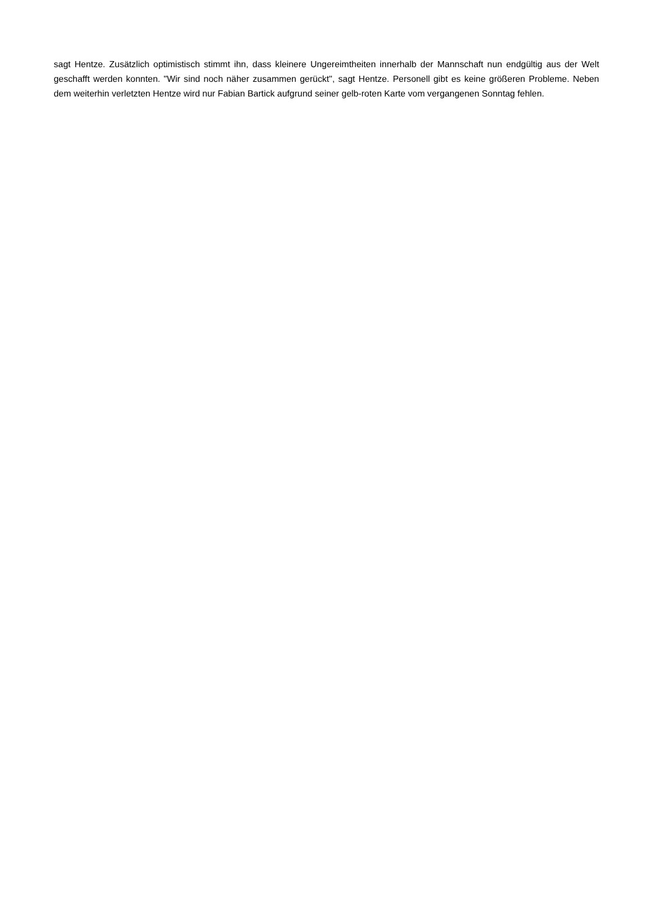sagt Hentze. Zusätzlich optimistisch stimmt ihn, dass kleinere Ungereimtheiten innerhalb der Mannschaft nun endgültig aus der Welt geschafft werden konnten. "Wir sind noch näher zusammen gerückt", sagt Hentze. Personell gibt es keine größeren Probleme. Neben dem weiterhin verletzten Hentze wird nur Fabian Bartick aufgrund seiner gelb-roten Karte vom vergangenen Sonntag fehlen.